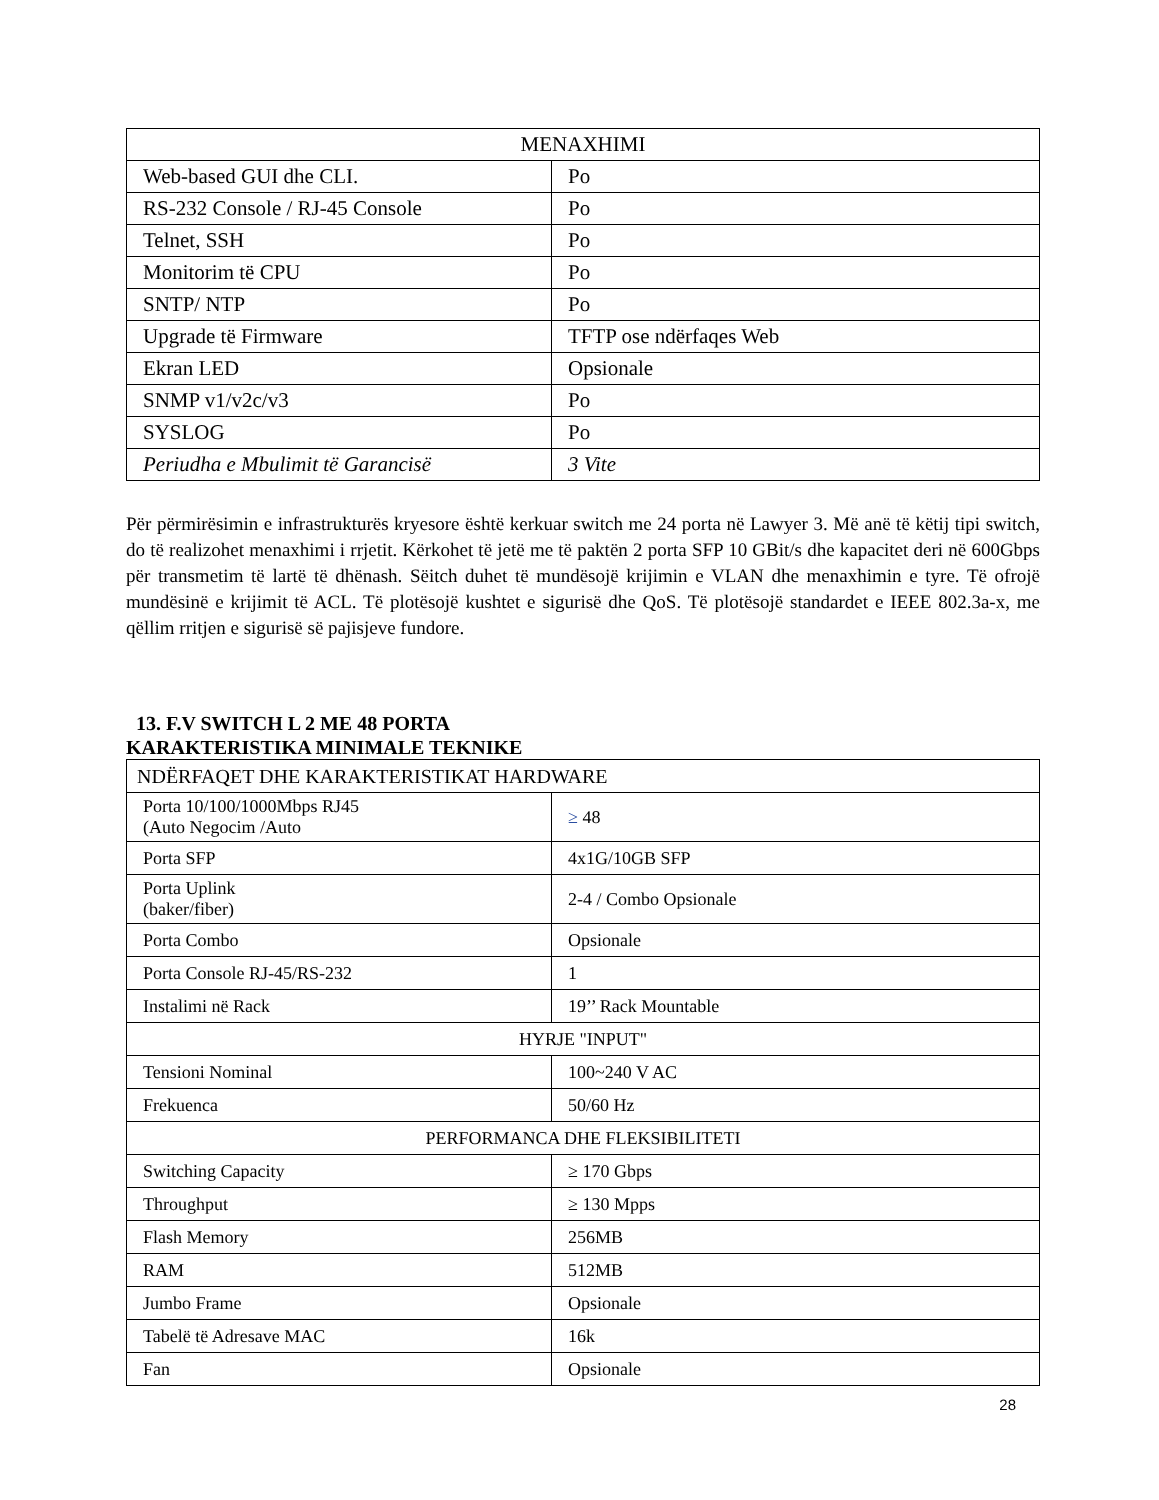| MENAXHIMI | |
| Web-based GUI dhe CLI. | Po |
| RS-232 Console / RJ-45 Console | Po |
| Telnet, SSH | Po |
| Monitorim të CPU | Po |
| SNTP/ NTP | Po |
| Upgrade të Firmware | TFTP ose ndërfaqes Web |
| Ekran LED | Opsionale |
| SNMP v1/v2c/v3 | Po |
| SYSLOG | Po |
| Periudha e Mbulimit të Garancisë | 3 Vite |
Për përmirësimin e infrastrukturës kryesore është kerkuar switch me 24 porta në Lawyer 3. Më anë të këtij tipi switch, do të realizohet menaxhimi i rrjetit. Kërkohet të jetë me të paktën 2 porta SFP 10 GBit/s dhe kapacitet deri në 600Gbps për transmetim të lartë të dhënash. Sëitch duhet të mundësojë krijimin e VLAN dhe menaxhimin e tyre. Të ofrojë mundësinë e krijimit të ACL. Të plotësojë kushtet e sigurisë dhe QoS. Të plotësojë standardet e IEEE 802.3a-x, me qëllim rritjen e sigurisë së pajisjeve fundore.
13. F.V SWITCH L 2 ME 48 PORTA
KARAKTERISTIKA MINIMALE TEKNIKE
| NDËRFAQET DHE KARAKTERISTIKAT HARDWARE | |
| Porta 10/100/1000Mbps RJ45 (Auto Negocim /Auto | ≥ 48 |
| Porta SFP | 4x1G/10GB SFP |
| Porta Uplink (baker/fiber) | 2-4 / Combo Opsionale |
| Porta Combo | Opsionale |
| Porta Console RJ-45/RS-232 | 1 |
| Instalimi në Rack | 19’’ Rack Mountable |
| HYRJE "INPUT" | |
| Tensioni Nominal | 100~240 V AC |
| Frekuenca | 50/60 Hz |
| PERFORMANCA DHE FLEKSIBILITETI | |
| Switching Capacity | ≥ 170 Gbps |
| Throughput | ≥ 130 Mpps |
| Flash Memory | 256MB |
| RAM | 512MB |
| Jumbo Frame | Opsionale |
| Tabelë të Adresave MAC | 16k |
| Fan | Opsionale |
28